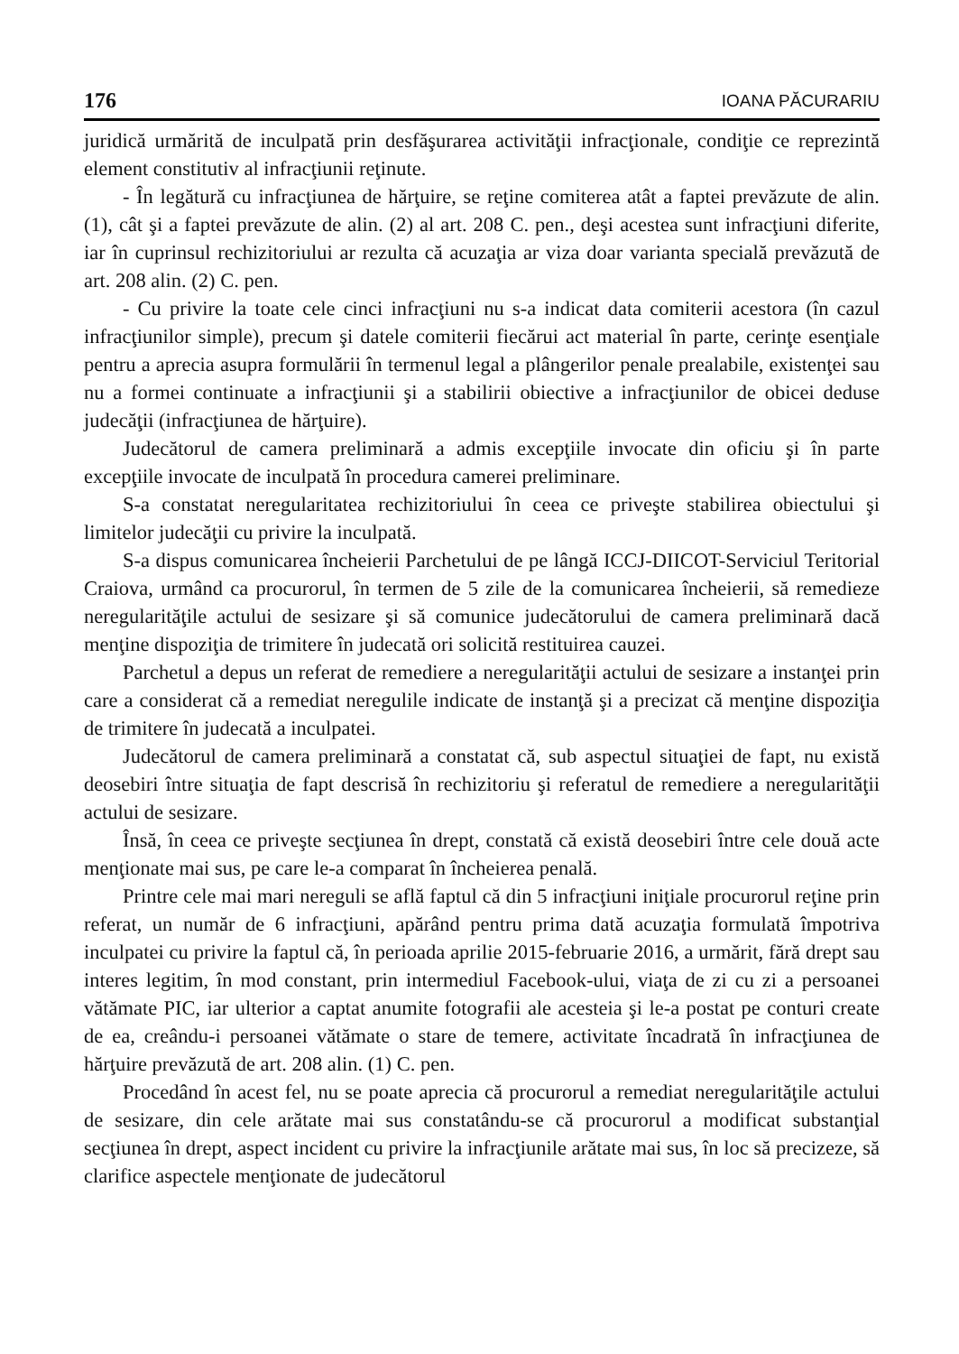176 IOANA PĂCURARIU
juridică urmărită de inculpată prin desfăşurarea activităţii infracţionale, condiţie ce reprezintă element constitutiv al infracţiunii reţinute.
- În legătură cu infracţiunea de hărţuire, se reţine comiterea atât a faptei prevăzute de alin. (1), cât şi a faptei prevăzute de alin. (2) al art. 208 C. pen., deşi acestea sunt infracţiuni diferite, iar în cuprinsul rechizitoriului ar rezulta că acuzaţia ar viza doar varianta specială prevăzută de art. 208 alin. (2) C. pen.
- Cu privire la toate cele cinci infracţiuni nu s-a indicat data comiterii acestora (în cazul infracţiunilor simple), precum şi datele comiterii fiecărui act material în parte, cerinţe esenţiale pentru a aprecia asupra formulării în termenul legal a plângerilor penale prealabile, existenţei sau nu a formei continuate a infracţiunii şi a stabilirii obiective a infracţiunilor de obicei deduse judecăţii (infracţiunea de hărţuire).
Judecătorul de camera preliminară a admis excepţiile invocate din oficiu şi în parte excepţiile invocate de inculpată în procedura camerei preliminare.
S-a constatat neregularitatea rechizitoriului în ceea ce priveşte stabilirea obiectului şi limitelor judecăţii cu privire la inculpată.
S-a dispus comunicarea încheierii Parchetului de pe lângă ICCJ-DIICOT-Serviciul Teritorial Craiova, urmând ca procurorul, în termen de 5 zile de la comunicarea încheierii, să remedieze neregularităţile actului de sesizare şi să comunice judecătorului de camera preliminară dacă menţine dispoziţia de trimitere în judecată ori solicită restituirea cauzei.
Parchetul a depus un referat de remediere a neregularităţii actului de sesizare a instanţei prin care a considerat că a remediat neregulile indicate de instanţă şi a precizat că menţine dispoziţia de trimitere în judecată a inculpatei.
Judecătorul de camera preliminară a constatat că, sub aspectul situaţiei de fapt, nu există deosebiri între situaţia de fapt descrisă în rechizitoriu şi referatul de remediere a neregularităţii actului de sesizare.
Însă, în ceea ce priveşte secţiunea în drept, constată că există deosebiri între cele două acte menţionate mai sus, pe care le-a comparat în încheierea penală.
Printre cele mai mari nereguli se află faptul că din 5 infracţiuni iniţiale procurorul reţine prin referat, un număr de 6 infracţiuni, apărând pentru prima dată acuzaţia formulată împotriva inculpatei cu privire la faptul că, în perioada aprilie 2015-februarie 2016, a urmărit, fără drept sau interes legitim, în mod constant, prin intermediul Facebook-ului, viaţa de zi cu zi a persoanei vătămate PIC, iar ulterior a captat anumite fotografii ale acesteia şi le-a postat pe conturi create de ea, creându-i persoanei vătămate o stare de temere, activitate încadrată în infracţiunea de hărţuire prevăzută de art. 208 alin. (1) C. pen.
Procedând în acest fel, nu se poate aprecia că procurorul a remediat neregularităţile actului de sesizare, din cele arătate mai sus constatându-se că procurorul a modificat substanţial secţiunea în drept, aspect incident cu privire la infracţiunile arătate mai sus, în loc să precizeze, să clarifice aspectele menţionate de judecătorul